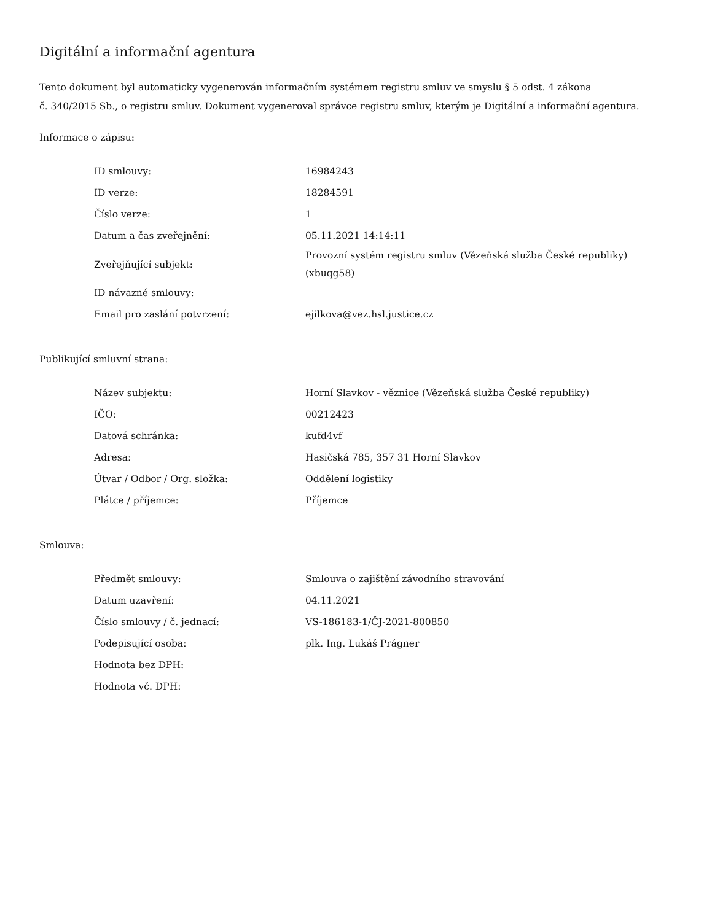Digitální a informační agentura
Tento dokument byl automaticky vygenerován informačním systémem registru smluv ve smyslu § 5 odst. 4 zákona
č. 340/2015 Sb., o registru smluv. Dokument vygeneroval správce registru smluv, kterým je Digitální a informační agentura.
Informace o zápisu:
| ID smlouvy: | 16984243 |
| ID verze: | 18284591 |
| Číslo verze: | 1 |
| Datum a čas zveřejnění: | 05.11.2021 14:14:11 |
| Zveřejňující subjekt: | Provozní systém registru smluv (Vězeňská služba České republiky) (xbuqg58) |
| ID návazné smlouvy: | |
| Email pro zaslání potvrzení: | ejilkova@vez.hsl.justice.cz |
Publikující smluvní strana:
| Název subjektu: | Horní Slavkov - věznice (Vězeňská služba České republiky) |
| IČO: | 00212423 |
| Datová schránka: | kufd4vf |
| Adresa: | Hasičská 785, 357 31 Horní Slavkov |
| Útvar / Odbor / Org. složka: | Oddělení logistiky |
| Plátce / příjemce: | Příjemce |
Smlouva:
| Předmět smlouvy: | Smlouva o zajištění závodního stravování |
| Datum uzavření: | 04.11.2021 |
| Číslo smlouvy / č. jednací: | VS-186183-1/ČJ-2021-800850 |
| Podepisující osoba: | plk. Ing. Lukáš Prágner |
| Hodnota bez DPH: | |
| Hodnota vč. DPH: | |